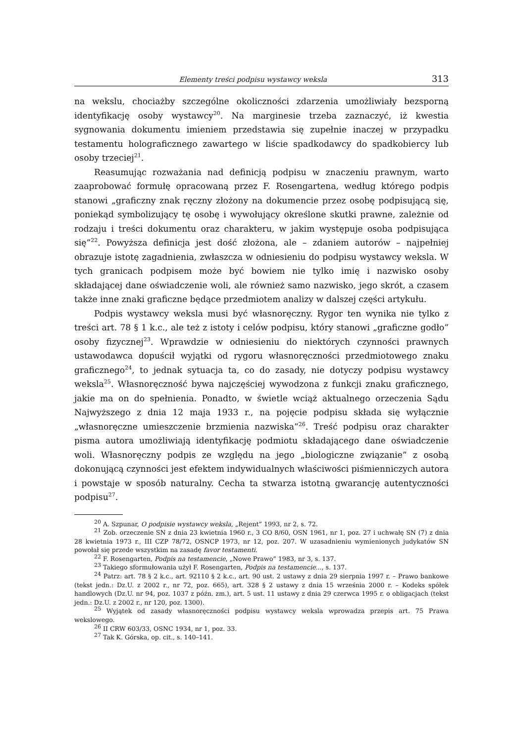Elementy treści podpisu wystawcy weksla 313
na wekslu, chociażby szczególne okoliczności zdarzenia umożliwiały bezsporną identyfikację osoby wystawcy<sup>20</sup>. Na marginesie trzeba zaznaczyć, iż kwestia sygnowania dokumentu imieniem przedstawia się zupełnie inaczej w przypadku testamentu holograficznego zawartego w liście spadkodawcy do spadkobiercy lub osoby trzeciej<sup>21</sup>.
Reasumując rozważania nad definicją podpisu w znaczeniu prawnym, warto zaaprobować formułę opracowaną przez F. Rosengartena, według którego podpis stanowi „graficzny znak ręczny złożony na dokumencie przez osobę podpisującą się, poniekąd symbolizujący tę osobę i wywołujący określone skutki prawne, zależnie od rodzaju i treści dokumentu oraz charakteru, w jakim występuje osoba podpisująca się”<sup>22</sup>. Powyższa definicja jest dość złożona, ale – zdaniem autorów – najpełniej obrazuje istotę zagadnienia, zwłaszcza w odniesieniu do podpisu wystawcy weksla. W tych granicach podpisem może być bowiem nie tylko imię i nazwisko osoby składającej dane oświadczenie woli, ale również samo nazwisko, jego skrót, a czasem także inne znaki graficzne będące przedmiotem analizy w dalszej części artykułu.
Podpis wystawcy weksla musi być własnoręczny. Rygor ten wynika nie tylko z treści art. 78 § 1 k.c., ale też z istoty i celów podpisu, który stanowi „graficzne godło” osoby fizycznej<sup>23</sup>. Wprawdzie w odniesieniu do niektórych czynności prawnych ustawodawca dopuścił wyjątki od rygoru własnoręczności przedmiotowego znaku graficznego<sup>24</sup>, to jednak sytuacja ta, co do zasady, nie dotyczy podpisu wystawcy weksla<sup>25</sup>. Własnoręczność bywa najczęściej wywodzona z funkcji znaku graficznego, jakie ma on do spełnienia. Ponadto, w świetle wciąż aktualnego orzeczenia Sądu Najwyższego z dnia 12 maja 1933 r., na pojęcie podpisu składa się wyłącznie „własnoręczne umieszczenie brzmienia nazwiska”<sup>26</sup>. Treść podpisu oraz charakter pisma autora umożliwiają identyfikację podmiotu składającego dane oświadczenie woli. Własnoręczny podpis ze względu na jego „biologiczne związanie” z osobą dokonującą czynności jest efektem indywidualnych właściwości piśmienniczych autora i powstaje w sposób naturalny. Cecha ta stwarza istotną gwarancję autentyczności podpisu<sup>27</sup>.
<sup>20</sup> A. Szpunar, O podpisie wystawcy weksla, „Rejent” 1993, nr 2, s. 72.
<sup>21</sup> Zob. orzeczenie SN z dnia 23 kwietnia 1960 r., 3 CO 8/60, OSN 1961, nr 1, poz. 27 i uchwałę SN (7) z dnia 28 kwietnia 1973 r., III CZP 78/72, OSNCP 1973, nr 12, poz. 207. W uzasadnieniu wymienionych judykatów SN powołał się przede wszystkim na zasadę favor testamenti.
<sup>22</sup> F. Rosengarten, Podpis na testamencie, „Nowe Prawo” 1983, nr 3, s. 137.
<sup>23</sup> Takiego sformułowania użył F. Rosengarten, Podpis na testamencie..., s. 137.
<sup>24</sup> Patrz: art. 78 § 2 k.c., art. 92110 § 2 k.c., art. 90 ust. 2 ustawy z dnia 29 sierpnia 1997 r. – Prawo bankowe (tekst jedn.: Dz.U. z 2002 r., nr 72, poz. 665), art. 328 § 2 ustawy z dnia 15 września 2000 r. – Kodeks spółek handlowych (Dz.U. nr 94, poz. 1037 z późn. zm.), art. 5 ust. 11 ustawy z dnia 29 czerwca 1995 r. o obligacjach (tekst jedn.: Dz.U. z 2002 r., nr 120, poz. 1300).
<sup>25</sup> Wyjątek od zasady własnoręczności podpisu wystawcy weksla wprowadza przepis art. 75 Prawa wekslowego.
<sup>26</sup> II CRW 603/33, OSNC 1934, nr 1, poz. 33.
<sup>27</sup> Tak K. Górska, op. cit., s. 140–141.